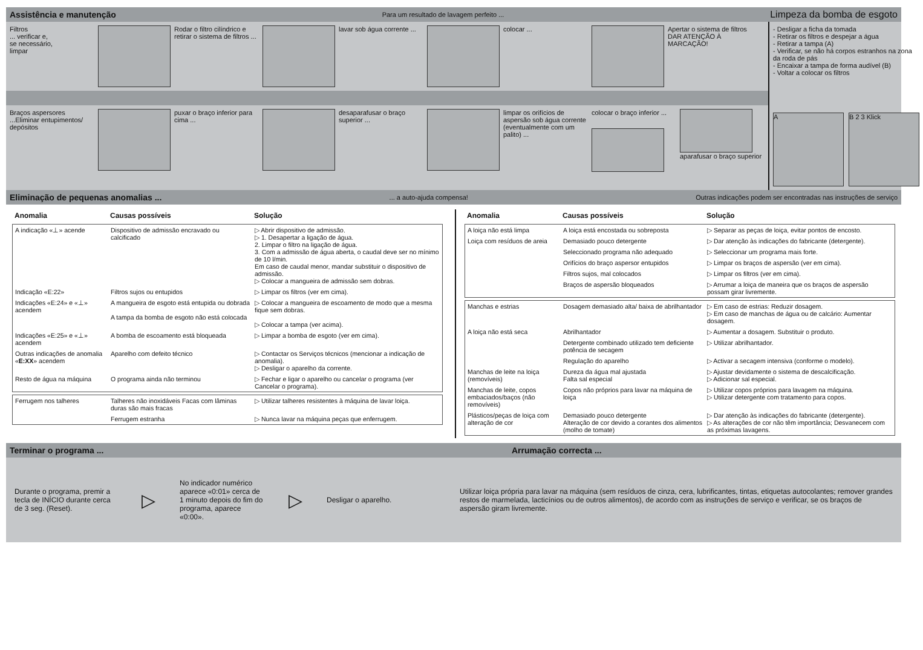Assistência e manutenção Para um resultado de lavagem perfeito ... Limpeza da bomba de esgoto
Filtros
... verificar e,
se necessário,
limpar
Rodar o filtro cilíndrico e retirar o sistema de filtros ...
lavar sob água corrente ...
colocar ... Apertar o sistema de filtros DAR ATENÇÃO À MARCAÇÃO!
Braços aspersores
...Eliminar entupimentos/ depósitos
puxar o braço inferior para cima ...
desaparafusar o braço superior ...
limpar os orifícios de aspersão sob água corrente (eventualmente com um palito) ...
colocar o braço inferior ...
aparafusar o braço superior
- Desligar a ficha da tomada
- Retirar os filtros e despejar a água
- Retirar a tampa (A)
- Verificar, se não há corpos estranhos na zona da roda de pás
- Encaixar a tampa de forma audível (B)
- Voltar a colocar os filtros
A B 2 3 Klick
Eliminação de pequenas anomalias ...... a auto-ajuda compensa! Outras indicações podem ser encontradas nas instruções de serviço
| Anomalia | Causas possíveis | Solução |
| --- | --- | --- |
| A indicação «⊥» acende | Dispositivo de admissão encravado ou calcificado | ▷ Abrir dispositivo de admissão. ▷ 1. Desapertar a ligação de água. 2. Limpar o filtro na ligação de água. 3. Com a admissão de água aberta, o caudal deve ser no mínimo de 10 l/min. Em caso de caudal menor, mandar substituir o dispositivo de admissão. ▷ Colocar a mangueira de admissão sem dobras. |
| Indicação «E:22» | Filtros sujos ou entupidos | ▷ Limpar os filtros (ver em cima). |
| Indicações «E:24» e «⊥» acendem | A mangueira de esgoto está entupida ou dobrada A tampa da bomba de esgoto não está colocada | ▷ Colocar a mangueira de escoamento de modo que a mesma fique sem dobras. ▷ Colocar a tampa (ver acima). |
| Indicações «E:25» e «⊥» acendem | A bomba de escoamento está bloqueada | ▷ Limpar a bomba de esgoto (ver em cima). |
| Outras indicações de anomalia « E:XX » acendem | Aparelho com defeito técnico | ▷ Contactar os Serviços técnicos (mencionar a indicação de anomalia). ▷ Desligar o aparelho da corrente. |
| Resto de água na máquina | O programa ainda não terminou | ▷ Fechar e ligar o aparelho ou cancelar o programa (ver Cancelar o programa). |
| Ferrugem nos talheres | Talheres não inoxidáveis Facas com lâminas duras são mais fracas | ▷ Utilizar talheres resistentes à máquina de lavar loiça. |
| | Ferrugem estranha | ▷ Nunca lavar na máquina peças que enferrugem. |
| Anomalia | Causas possíveis | Solução |
| --- | --- | --- |
| A loiça não está limpa | A loiça está encostada ou sobreposta | ▷ Separar as peças de loiça, evitar pontos de encosto. |
| Loiça com resíduos de areia | Demasiado pouco detergente | ▷ Dar atenção às indicações do fabricante (detergente). |
| | Seleccionado programa não adequado | ▷ Seleccionar um programa mais forte. |
| | Orifícios do braço aspersor entupidos | ▷ Limpar os braços de aspersão (ver em cima). |
| | Filtros sujos, mal colocados | ▷ Limpar os filtros (ver em cima). |
| | Braços de aspersão bloqueados | ▷ Arrumar a loiça de maneira que os braços de aspersão possam girar livremente. |
| Manchas e estrias | Dosagem demasiado alta/ baixa de abrilhantador | ▷ Em caso de estrias: Reduzir dosagem. ▷ Em caso de manchas de água ou de calcário: Aumentar dosagem. |
| A loiça não está seca | Abrilhantador | ▷ Aumentar a dosagem. Substituir o produto. |
| | Detergente combinado utilizado tem deficiente potência de secagem | ▷ Utilizar abrilhantador. |
| | Regulação do aparelho | ▷ Activar a secagem intensiva (conforme o modelo). |
| Manchas de leite na loiça (removíveis) | Dureza da água mal ajustada Falta sal especial | ▷ Ajustar devidamente o sistema de descalcificação. ▷ Adicionar sal especial. |
| Manchas de leite, copos embaciados/baços (não removíveis) | Copos não próprios para lavar na máquina de loiça | ▷ Utilizar copos próprios para lavagem na máquina. ▷ Utilizar detergente com tratamento para copos. |
| Plásticos/peças de loiça com alteração de cor | Demasiado pouco detergente Alteração de cor devido a corantes dos alimentos (molho de tomate) | ▷ Dar atenção às indicações do fabricante (detergente). ▷ As alterações de cor não têm importância; Desvanecem com as próximas lavagens. |
Terminar o programa ... Arrumação correcta ...
Durante o programa, premir a tecla de INÍCIO durante cerca de 3 seg. (Reset).
▷
No indicador numérico aparece «0:01» cerca de 1 minuto depois do fim do programa, aparece «0:00».
▷
Desligar o aparelho.
Utilizar loiça própria para lavar na máquina (sem resíduos de cinza, cera, lubrificantes, tintas, etiquetas autocolantes; remover grandes restos de marmelada, lacticínios ou de outros alimentos), de acordo com as instruções de serviço e verificar, se os braços de aspersão giram livremente.